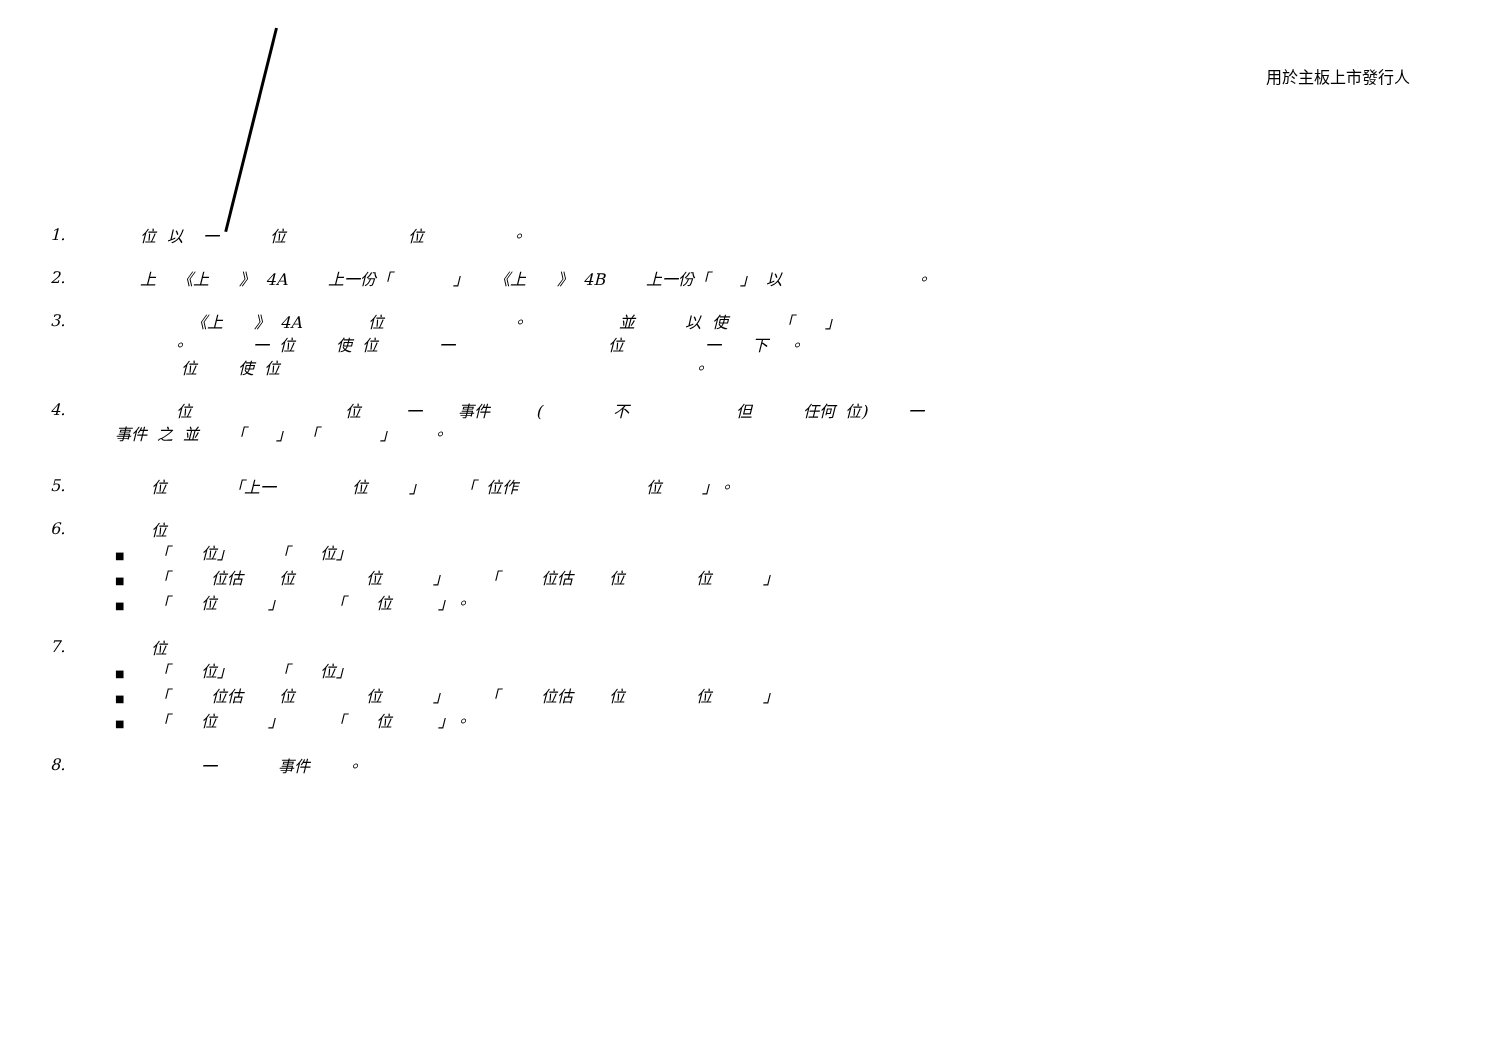用於主板上市發行人
1. 位 以 一 位 位 。
2. 上 《上 》 4A 上一份「 」 《上 》 4B 上一份「 」 以 。
3. 《上 》 4A 位 。 並 以 使 「 」 。 一 位 使 位 一 位 一 下 。 位 使 位 。
4. 位 位 一 事件 ( 不 但 任何 位) 一 事件 之 並 「 」 「 」 。
5. 位 「上一 位 」 「 位作 位 」。
6.
位
「 位」 「 位」
「 位估 位 位 」 「 位估 位 位 」
「 位 」 「 位 」。
7.
位
「 位」 「 位」
「 位估 位 位 」 「 位估 位 位 」
「 位 」 「 位 」。
8. 一 事件 。